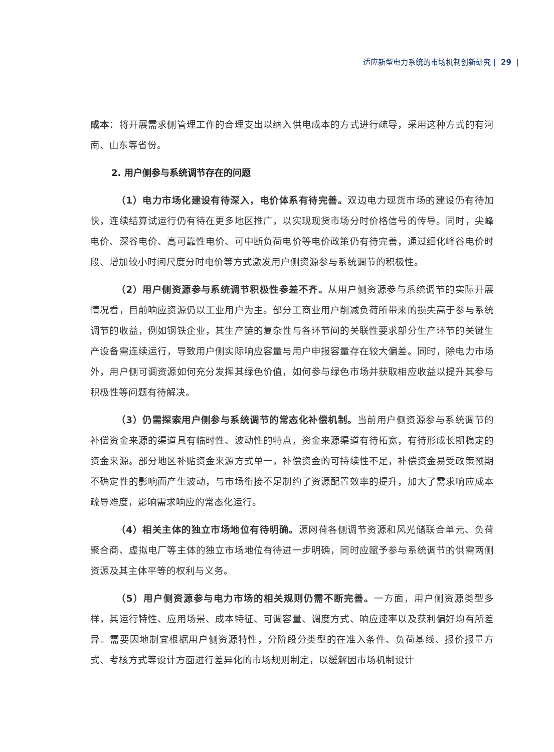适应新型电力系统的市场机制创新研究 | 29 |
成本：将开展需求侧管理工作的合理支出以纳入供电成本的方式进行疏导，采用这种方式的有河南、山东等省份。
2. 用户侧参与系统调节存在的问题
（1）电力市场化建设有待深入，电价体系有待完善。双边电力现货市场的建设仍有待加快，连续结算试运行仍有待在更多地区推广，以实现现货市场分时价格信号的传导。同时，尖峰电价、深谷电价、高可靠性电价、可中断负荷电价等电价政策仍有待完善，通过细化峰谷电价时段、增加较小时间尺度分时电价等方式激发用户侧资源参与系统调节的积极性。
（2）用户侧资源参与系统调节积极性参差不齐。从用户侧资源参与系统调节的实际开展情况看，目前响应资源仍以工业用户为主。部分工商业用户削减负荷所带来的损失高于参与系统调节的收益，例如钢铁企业，其生产链的复杂性与各环节间的关联性要求部分生产环节的关键生产设备需连续运行，导致用户侧实际响应容量与用户申报容量存在较大偏差。同时，除电力市场外，用户侧可调资源如何充分发挥其绿色价值，如何参与绿色市场并获取相应收益以提升其参与积极性等问题有待解决。
（3）仍需探索用户侧参与系统调节的常态化补偿机制。当前用户侧资源参与系统调节的补偿资金来源的渠道具有临时性、波动性的特点，资金来源渠道有待拓宽，有待形成长期稳定的资金来源。部分地区补贴资金来源方式单一，补偿资金的可持续性不足，补偿资金易受政策预期不确定性的影响而产生波动，与市场衔接不足制约了资源配置效率的提升，加大了需求响应成本疏导难度，影响需求响应的常态化运行。
（4）相关主体的独立市场地位有待明确。源网荷各侧调节资源和风光储联合单元、负荷聚合商、虚拟电厂等主体的独立市场地位有待进一步明确，同时应赋予参与系统调节的供需两侧资源及其主体平等的权利与义务。
（5）用户侧资源参与电力市场的相关规则仍需不断完善。一方面，用户侧资源类型多样，其运行特性、应用场景、成本特征、可调容量、调度方式、响应速率以及获利偏好均有所差异。需要因地制宜根据用户侧资源特性，分阶段分类型的在准入条件、负荷基线、报价报量方式、考核方式等设计方面进行差异化的市场规则制定，以缓解因市场机制设计